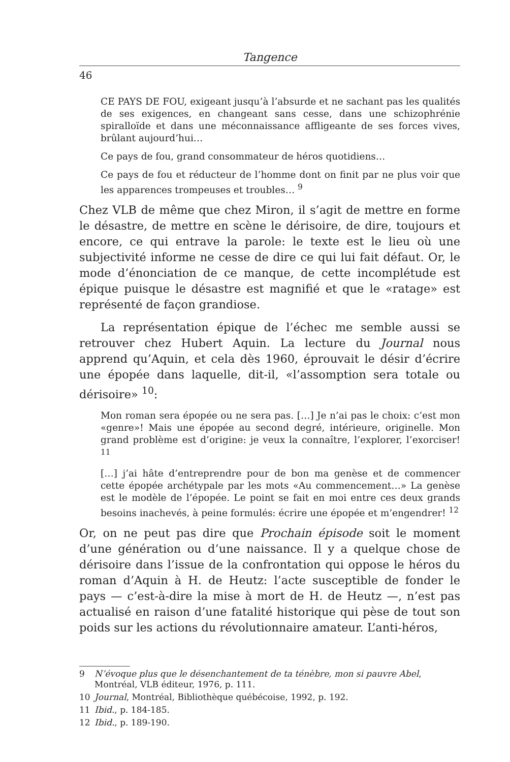Tangence
46
CE PAYS DE FOU, exigeant jusqu’à l’absurde et ne sachant pas les qualités de ses exigences, en changeant sans cesse, dans une schizophrénie spiralloïde et dans une méconnaissance affligeante de ses forces vives, brûlant aujourd’hui…
Ce pays de fou, grand consommateur de héros quotidiens…
Ce pays de fou et réducteur de l’homme dont on finit par ne plus voir que les apparences trompeuses et troubles… <sup>9</sup>
Chez VLB de même que chez Miron, il s’agit de mettre en forme le désastre, de mettre en scène le dérisoire, de dire, toujours et encore, ce qui entrave la parole: le texte est le lieu où une subjectivité informe ne cesse de dire ce qui lui fait défaut. Or, le mode d’énonciation de ce manque, de cette incomplétude est épique puisque le désastre est magnifié et que le «ratage» est représenté de façon grandiose.
La représentation épique de l’échec me semble aussi se retrouver chez Hubert Aquin. La lecture du Journal nous apprend qu’Aquin, et cela dès 1960, éprouvait le désir d’écrire une épopée dans laquelle, dit-il, «l’assomption sera totale ou dérisoire» <sup>10</sup>:
Mon roman sera épopée ou ne sera pas. […] Je n’ai pas le choix: c’est mon «genre»! Mais une épopée au second degré, intérieure, originelle. Mon grand problème est d’origine: je veux la connaître, l’explorer, l’exorciser! <sup>11</sup>
[…] j’ai hâte d’entreprendre pour de bon ma genèse et de commencer cette épopée archétypale par les mots «Au commencement…» La genèse est le modèle de l’épopée. Le point se fait en moi entre ces deux grands besoins inachevés, à peine formulés: écrire une épopée et m’engendrer! <sup>12</sup>
Or, on ne peut pas dire que Prochain épisode soit le moment d’une génération ou d’une naissance. Il y a quelque chose de dérisoire dans l’issue de la confrontation qui oppose le héros du roman d’Aquin à H. de Heutz: l’acte susceptible de fonder le pays — c’est-à-dire la mise à mort de H. de Heutz —, n’est pas actualisé en raison d’une fatalité historique qui pèse de tout son poids sur les actions du révolutionnaire amateur. L’anti-héros,
9 N’évoque plus que le désenchantement de ta ténèbre, mon si pauvre Abel, Montréal, VLB éditeur, 1976, p. 111.
10 Journal, Montréal, Bibliothèque québécoise, 1992, p. 192.
11 Ibid., p. 184-185.
12 Ibid., p. 189-190.